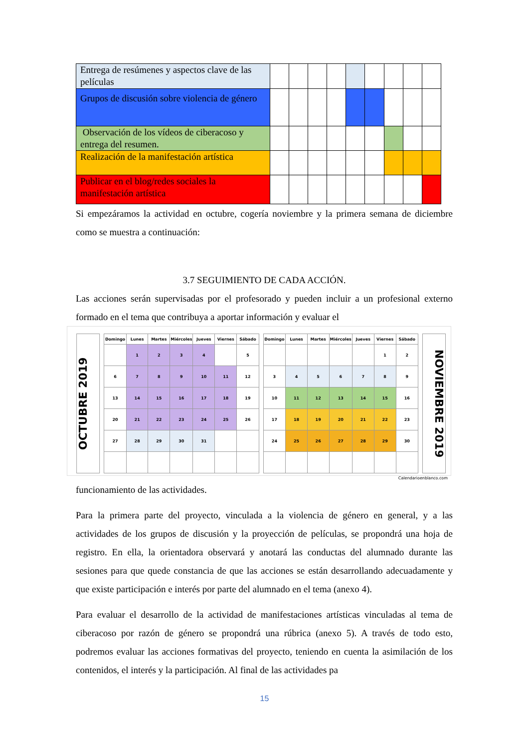| Entrega de resúmenes y aspectos clave de las películas | | | | | | | | | |
| Grupos de discusión sobre violencia de género | | | | | | | | | |
| Observación de los vídeos de ciberacoso y entrega del resumen. | | | | | | | | | |
| Realización de la manifestación artística | | | | | | | | | |
| Publicar en el blog/redes sociales la manifestación artística | | | | | | | | | |
Si empezáramos la actividad en octubre, cogería noviembre y la primera semana de diciembre como se muestra a continuación:
3.7 SEGUIMIENTO DE CADA ACCIÓN.
Las acciones serán supervisadas por el profesorado y pueden incluir a un profesional externo formado en el tema que contribuya a aportar información y evaluar el
OCTUBRE 2019
| Domingo | Lunes | Martes | Miércoles | Jueves | Viernes | Sábado |
| --- | --- | --- | --- | --- | --- | --- |
| | 1 | 2 | 3 | 4 | | 5 |
| 6 | 7 | 8 | 9 | 10 | 11 | 12 |
| 13 | 14 | 15 | 16 | 17 | 18 | 19 |
| 20 | 21 | 22 | 23 | 24 | 25 | 26 |
| 27 | 28 | 29 | 30 | 31 | | |
| Domingo | Lunes | Martes | Miércoles | Jueves | Viernes | Sábado |
| --- | --- | --- | --- | --- | --- | --- |
| | | | | | 1 | 2 |
| 3 | 4 | 5 | 6 | 7 | 8 | 9 |
| 10 | 11 | 12 | 13 | 14 | 15 | 16 |
| 17 | 18 | 19 | 20 | 21 | 22 | 23 |
| 24 | 25 | 26 | 27 | 28 | 29 | 30 |
NOVIEMBRE 2019
Calendarioenblanco.com
funcionamiento de las actividades.
Para la primera parte del proyecto, vinculada a la violencia de género en general, y a las actividades de los grupos de discusión y la proyección de películas, se propondrá una hoja de registro. En ella, la orientadora observará y anotará las conductas del alumnado durante las sesiones para que quede constancia de que las acciones se están desarrollando adecuadamente y que existe participación e interés por parte del alumnado en el tema (anexo 4).
Para evaluar el desarrollo de la actividad de manifestaciones artísticas vinculadas al tema de ciberacoso por razón de género se propondrá una rúbrica (anexo 5). A través de todo esto, podremos evaluar las acciones formativas del proyecto, teniendo en cuenta la asimilación de los contenidos, el interés y la participación. Al final de las actividades pa
15